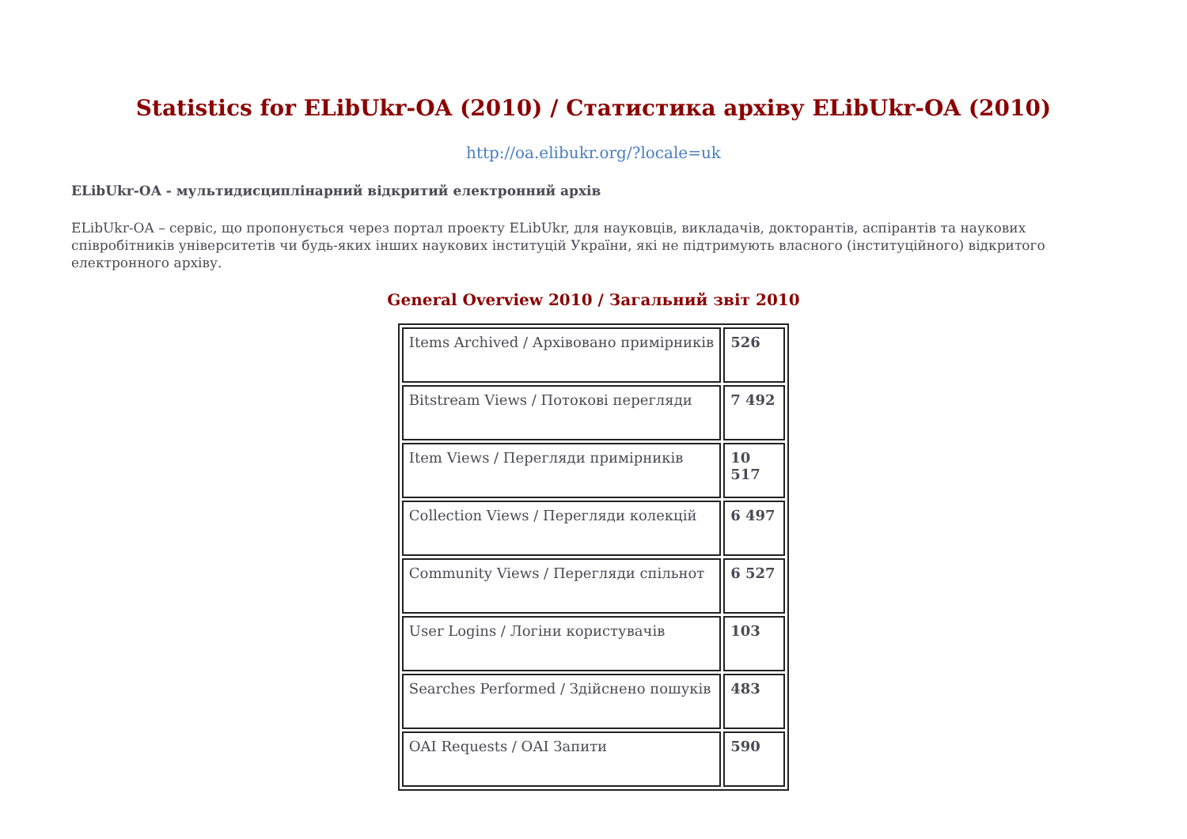Statistics for ELibUkr-OA (2010) / Статистика архіву ELibUkr-OA (2010)
http://oa.elibukr.org/?locale=uk
ELibUkr-OA - мультидисциплінарний відкритий електронний архів
ELibUkr-OA – сервіс, що пропонується через портал проекту ELibUkr, для науковців, викладачів, докторантів, аспірантів та наукових співробітників університетів чи будь-яких інших наукових інституцій України, які не підтримують власного (інституційного) відкритого електронного архіву.
General Overview 2010 / Загальний звіт 2010
| Items Archived / Архівовано примірників | 526 |
| Bitstream Views / Потокові перегляди | 7 492 |
| Item Views / Перегляди примірників | 10 517 |
| Collection Views / Перегляди колекцій | 6 497 |
| Community Views / Перегляди спільнот | 6 527 |
| User Logins / Логіни користувачів | 103 |
| Searches Performed / Здійснено пошуків | 483 |
| OAI Requests / OAI Запити | 590 |